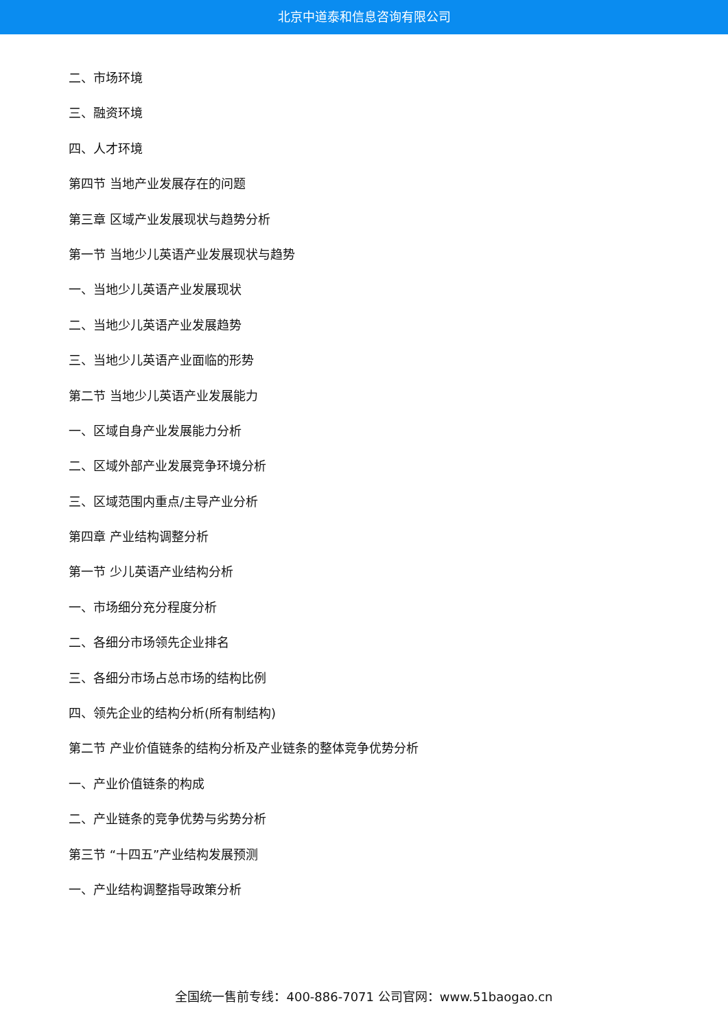北京中道泰和信息咨询有限公司
二、市场环境
三、融资环境
四、人才环境
第四节 当地产业发展存在的问题
第三章 区域产业发展现状与趋势分析
第一节 当地少儿英语产业发展现状与趋势
一、当地少儿英语产业发展现状
二、当地少儿英语产业发展趋势
三、当地少儿英语产业面临的形势
第二节 当地少儿英语产业发展能力
一、区域自身产业发展能力分析
二、区域外部产业发展竞争环境分析
三、区域范围内重点/主导产业分析
第四章 产业结构调整分析
第一节 少儿英语产业结构分析
一、市场细分充分程度分析
二、各细分市场领先企业排名
三、各细分市场占总市场的结构比例
四、领先企业的结构分析(所有制结构)
第二节 产业价值链条的结构分析及产业链条的整体竞争优势分析
一、产业价值链条的构成
二、产业链条的竞争优势与劣势分析
第三节 “十四五”产业结构发展预测
一、产业结构调整指导政策分析
全国统一售前专线：400-886-7071 公司官网：www.51baogao.cn